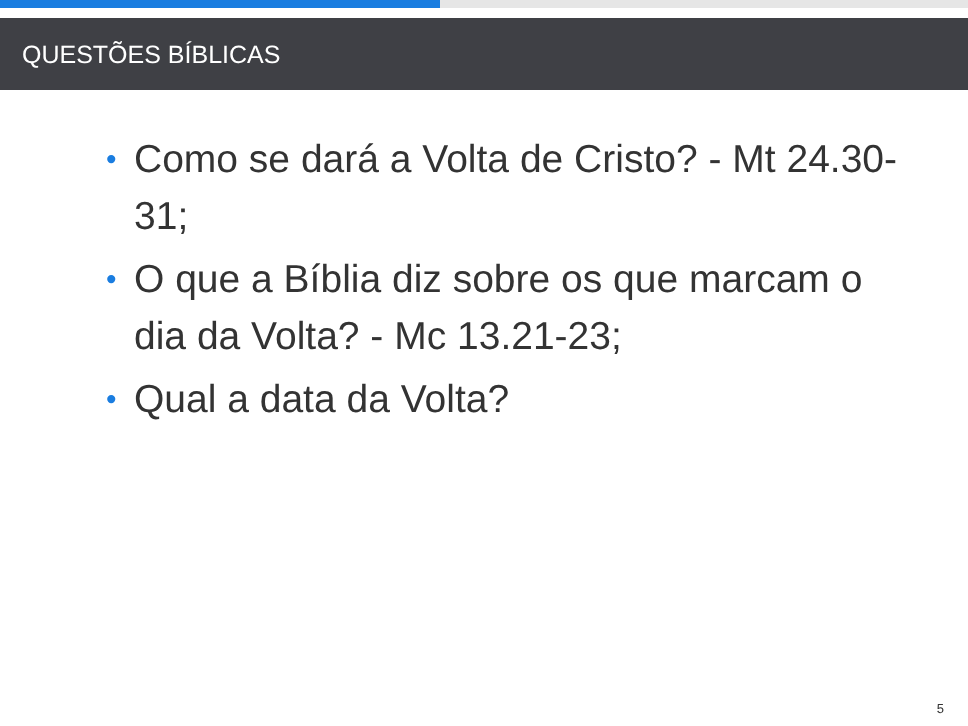QUESTÕES BÍBLICAS
• Como se dará a Volta de Cristo? - Mt 24.30-31;
• O que a Bíblia diz sobre os que marcam o dia da Volta? - Mc 13.21-23;
• Qual a data da Volta?
5